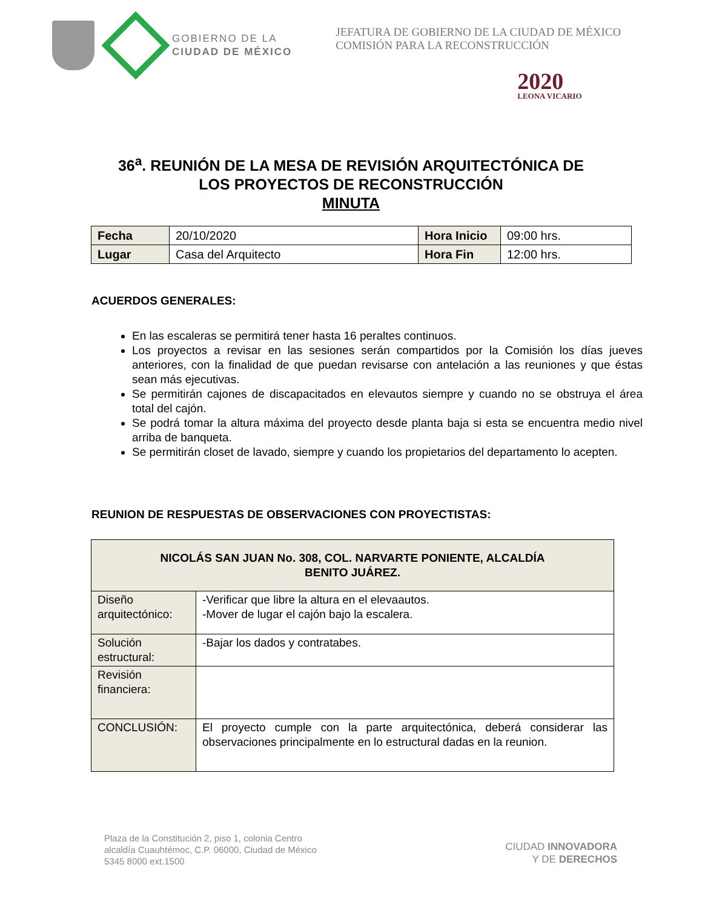GOBIERNO DE LA
CIUDAD DE MÉXICO
JEFATURA DE GOBIERNO DE LA CIUDAD DE MÉXICO
COMISIÓN PARA LA RECONSTRUCCIÓN
2020
LEONA VICARIO
36<sup>a</sup>. REUNIÓN DE LA MESA DE REVISIÓN ARQUITECTÓNICA DE
LOS PROYECTOS DE RECONSTRUCCIÓN
MINUTA
| Fecha | 20/10/2020 | Hora Inicio | 09:00 hrs. |
| Lugar | Casa del Arquitecto | Hora Fin | 12:00 hrs. |
ACUERDOS GENERALES:
En las escaleras se permitirá tener hasta 16 peraltes continuos.
Los proyectos a revisar en las sesiones serán compartidos por la Comisión los días jueves anteriores, con la finalidad de que puedan revisarse con antelación a las reuniones y que éstas sean más ejecutivas.
Se permitirán cajones de discapacitados en elevautos siempre y cuando no se obstruya el área total del cajón.
Se podrá tomar la altura máxima del proyecto desde planta baja si esta se encuentra medio nivel arriba de banqueta.
Se permitirán closet de lavado, siempre y cuando los propietarios del departamento lo acepten.
REUNION DE RESPUESTAS DE OBSERVACIONES CON PROYECTISTAS:
| NICOLÁS SAN JUAN No. 308, COL. NARVARTE PONIENTE, ALCALDÍA BENITO JUÁREZ. | |
| Diseño arquitectónico: | -Verificar que libre la altura en el elevaautos. -Mover de lugar el cajón bajo la escalera. |
| Solución estructural: | -Bajar los dados y contratabes. |
| Revisión financiera: | |
| CONCLUSIÓN: | El proyecto cumple con la parte arquitectónica, deberá considerar las observaciones principalmente en lo estructural dadas en la reunion. |
Plaza de la Constitución 2, piso 1, colonia Centro
alcaldía Cuauhtémoc, C.P. 06000, Ciudad de México
5345 8000 ext.1500
CIUDAD INNOVADORA
Y DE DERECHOS